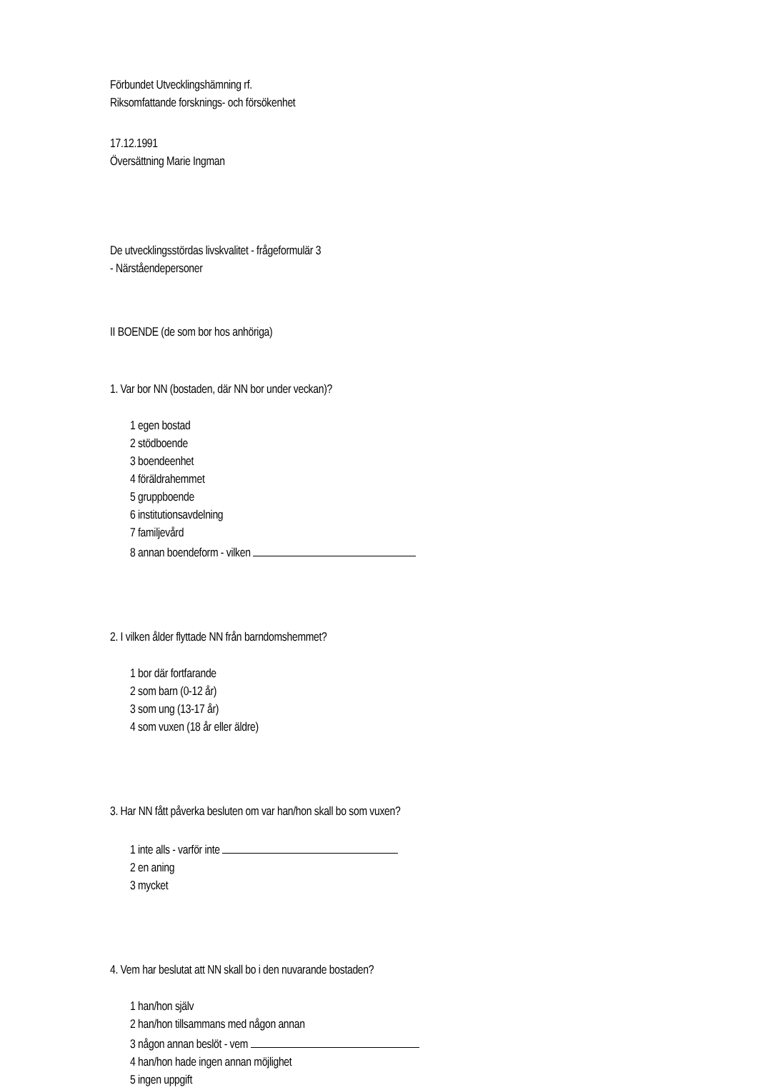Förbundet Utvecklingshämning rf.
Riksomfattande forsknings- och försökenhet
17.12.1991
Översättning Marie Ingman
De utvecklingsstördas livskvalitet - frågeformulär 3
- Närståendepersoner
II BOENDE (de som bor hos anhöriga)
1. Var bor NN (bostaden, där NN bor under veckan)?
1 egen bostad
2 stödboende
3 boendeenhet
4 föräldrahemmet
5 gruppboende
6 institutionsavdelning
7 familjevård
8 annan boendeform - vilken
2. I vilken ålder flyttade NN från barndomshemmet?
1 bor där fortfarande
2 som barn (0-12 år)
3 som ung (13-17 år)
4 som vuxen (18 år eller äldre)
3. Har NN fått påverka besluten om var han/hon skall bo som vuxen?
1 inte alls - varför inte
2 en aning
3 mycket
4. Vem har beslutat att NN skall bo i den nuvarande bostaden?
1 han/hon själv
2 han/hon tillsammans med någon annan
3 någon annan beslöt - vem
4 han/hon hade ingen annan möjlighet
5 ingen uppgift